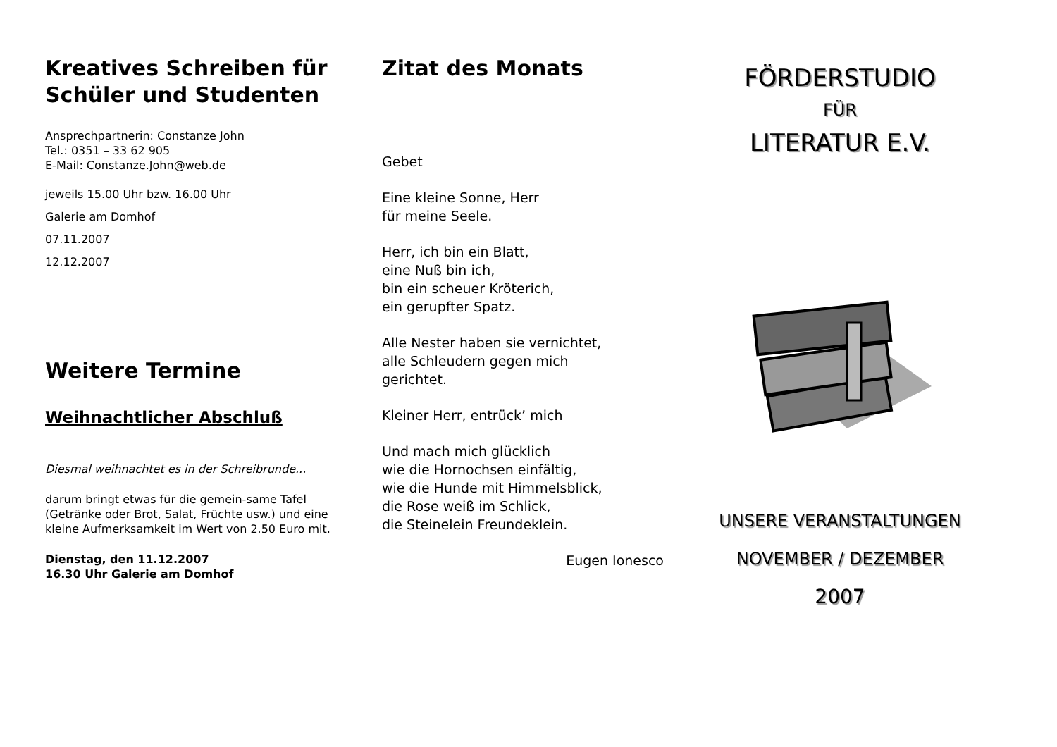Kreatives Schreiben für Schüler und Studenten
Ansprechpartnerin: Constanze John
Tel.: 0351 – 33 62 905
E-Mail: Constanze.John@web.de
jeweils 15.00 Uhr bzw. 16.00 Uhr
Galerie am Domhof
07.11.2007
12.12.2007
Weitere Termine
Weihnachtlicher Abschluß
Diesmal weihnachtet es in der Schreibrunde...
darum bringt etwas für die gemein-same Tafel (Getränke oder Brot, Salat, Früchte usw.) und eine kleine Aufmerksamkeit im Wert von 2.50 Euro mit.
Dienstag, den 11.12.2007
16.30 Uhr Galerie am Domhof
Zitat des Monats
Gebet
Eine kleine Sonne, Herr
für meine Seele.
Herr, ich bin ein Blatt,
eine Nuß bin ich,
bin ein scheuer Kröterich,
ein gerupfter Spatz.
Alle Nester haben sie vernichtet,
alle Schleudern gegen mich
gerichtet.
Kleiner Herr, entrück’ mich
Und mach mich glücklich
wie die Hornochsen einfältig,
wie die Hunde mit Himmelsblick,
die Rose weiß im Schlick,
die Steinelein Freundeklein.
Eugen Ionesco
FÖRDERSTUDIO
FÜR
LITERATUR E.V.
UNSERE VERANSTALTUNGEN
NOVEMBER / DEZEMBER
2007